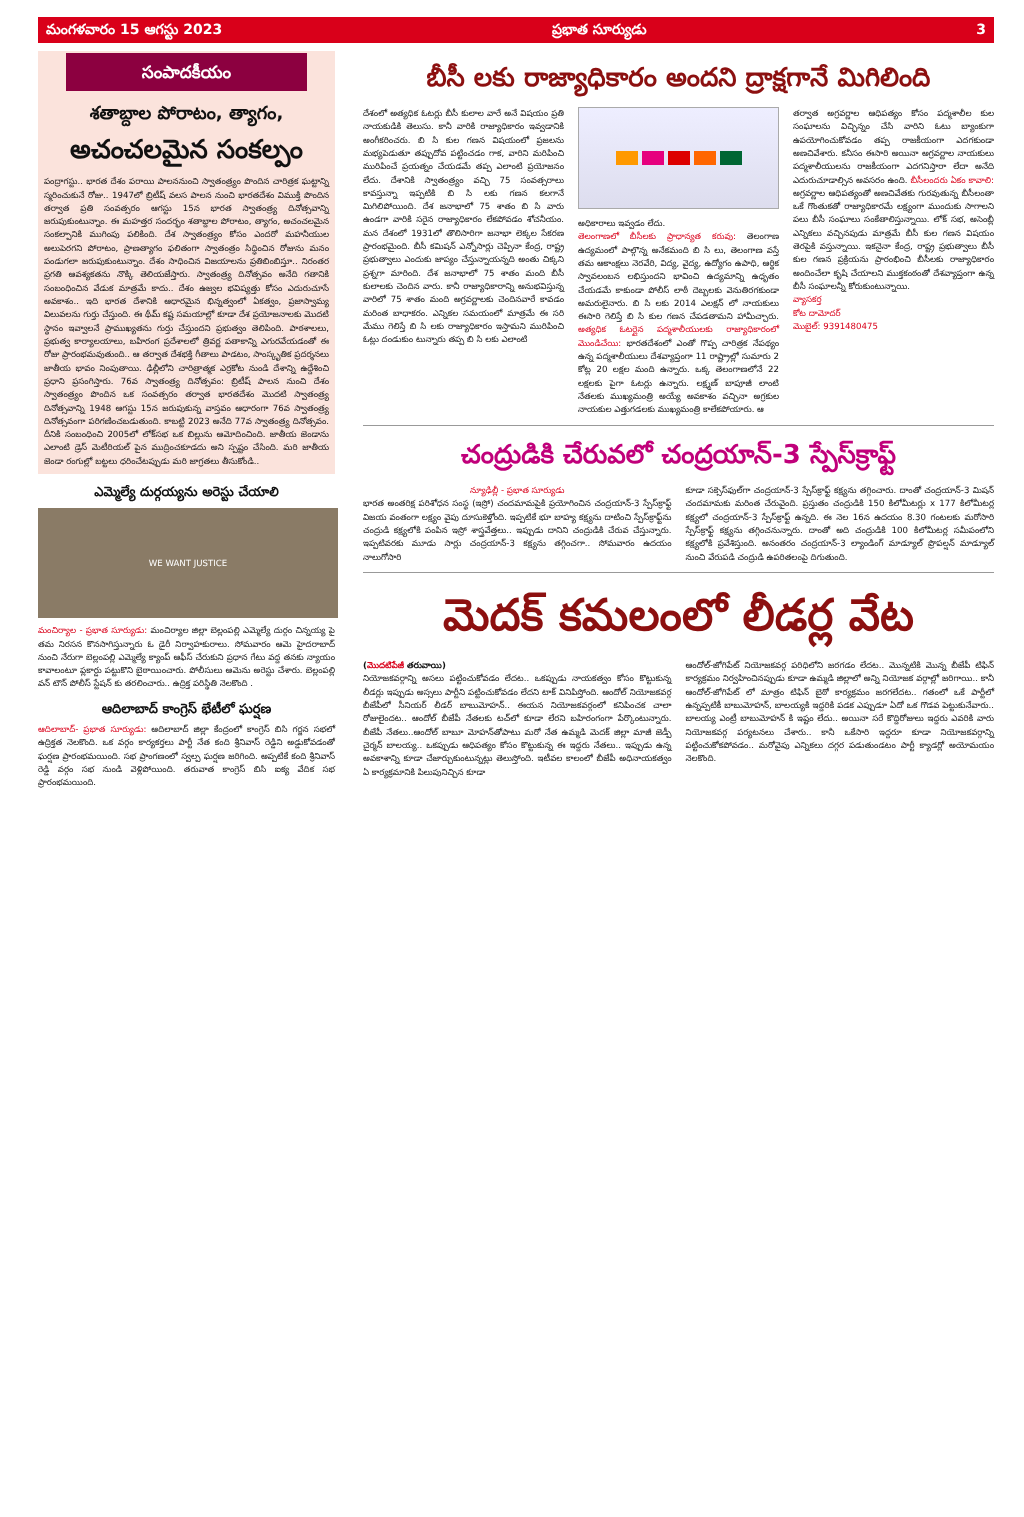మంగళవారం 15 ఆగస్టు 2023 ప్రభాత సూర్యుడు 3
సంపాదకీయం
శతాబ్దాల పోరాటం, త్యాగం,
అచంచలమైన సంకల్పం
పంద్రాగస్టు.. భారత దేశం పరాయి పాలననుంచి స్వాతంత్ర్యం పొందిన చారిత్రక ఘట్టాన్ని స్మరించుకునే రోజు.. 1947లో బ్రిటీష్ వలస పాలన నుంచి భారతదేశం విముక్తి పొందిన తర్వాత ప్రతి సంవత్సరం ఆగస్టు 15న భారత స్వాతంత్ర్య దినోత్సవాన్ని జరుపుకుంటున్నాం. ఈ మహత్తర సందర్భం శతాబ్దాల పోరాటం, త్యాగం, అచంచలమైన సంకల్పానికి ముగింపు పలికింది. దేశ స్వాతంత్ర్యం కోసం ఎందరో మహనీయుల అలుపెరగని పోరాటం, ప్రాణత్యాగం ఫలితంగా స్వాతంత్రం సిద్ధించిన రోజును మనం పండుగలా జరుపుకుంటున్నాం. దేశం సాధించిన విజయాలను ప్రతిబింబిస్తూ.. నిరంతర ప్రగతి ఆవశ్యకతను నొక్కి తెలియజేస్తారు. స్వాతంత్ర్య దినోత్సవం అనేది గతానికి సంబంధించిన వేడుక మాత్రమే కాదు.. దేశం ఉజ్వల భవిష్యత్తు కోసం ఎదురుచూసే అవకాశం.. ఇది భారత దేశానికి ఆధారమైన భిన్నత్వంలో ఏకత్వం, ప్రజాస్వామ్య విలువలను గుర్తు చేస్తుంది. ఈ థీమ్ కష్ట సమయాల్లో కూడా దేశ ప్రయోజనాలకు మొదటి స్థానం ఇవ్వాలనే ప్రాముఖ్యతను గుర్తు చేస్తుందని ప్రభుత్వం తెలిపింది. పాఠశాలలు, ప్రభుత్వ కార్యాలయాలు, బహిరంగ ప్రదేశాలలో త్రివర్ణ పతాకాన్ని ఎగురవేయడంతో ఈ రోజు ప్రారంభమవుతుంది.. ఆ తర్వాత దేశభక్తి గీతాలు పాడటం, సాంస్కృతిక ప్రదర్శనలు జాతీయ భావం నింపుతాయి. ఢిల్లీలోని చారిత్రాత్మక ఎర్రకోట నుండి దేశాన్ని ఉద్దేశించి ప్రధాని ప్రసంగిస్తారు. 76వ స్వాతంత్ర్య దినోత్సవం: బ్రిటీష్ పాలన నుంచి దేశం స్వాతంత్ర్యం పొందిన ఒక సంవత్సరం తర్వాత భారతదేశం మొదటి స్వాతంత్ర్య దినోత్సవాన్ని 1948 ఆగస్టు 15న జరుపుకున్న వాస్తవం ఆధారంగా 76వ స్వాతంత్ర్య దినోత్సవంగా పరిగణించబడుతుంది. కాబట్టి 2023 అనేది 77వ స్వాతంత్ర్య దినోత్సవం. దీనికి సంబంధించి 2005లో లోక్‌సభ ఒక బిల్లును ఆమోదించింది. జాతీయ జెండాను ఎలాంటి డ్రెస్ మెటీరియల్ పైన ముద్రించకూడదు అని స్పష్టం చేసింది. మరి జాతీయ జెండా రంగుల్లో బట్టలు ధరించేటప్పుడు మరి జాగ్రతలు తీసుకోండి..
ఎమ్మెల్యే దుర్గయ్యను అరెస్టు చేయాలి
WE WANT JUSTICE
మంచిర్యాల - ప్రభాత సూర్యుడు: మంచిర్యాల జిల్లా బెల్లంపల్లి ఎమ్మెల్యే దుర్గం చిన్నయ్య పై తమ నిరసన కొనసాగిస్తున్నారు ఓ డైరీ నిర్వాహకురాలు. సోమవారం ఆమె హైదరాబాద్ నుంచి నేరుగా బెల్లంపల్లి ఎమ్మెల్యే క్యాంప్ ఆఫీస్ చేరుకుని ప్రధాన గేటు వద్ద తనకు న్యాయం కావాలంటూ ప్లకార్డు పట్టుకొని బైఠాయించారు. పోలీసులు ఆమెను అరెస్టు చేశారు. బెల్లంపల్లి వన్ టౌన్ పోలీస్ స్టేషన్ కు తరలించారు.. ఉద్రిక్త పరిస్థితి నెలకొంది .
ఆదిలాబాద్ కాంగ్రెస్ భేటీలో ఘర్షణ
ఆదిలాబాద్- ప్రభాత సూర్యుడు: ఆదిలాబాద్ జిల్లా కేంద్రంలో కాంగ్రెస్ బిసి గర్జన సభలో ఉద్రిక్తత నెలకొంది. ఒక వర్గం కార్యకర్తలు పార్టీ నేత కంది శ్రీనివాస్ రెడ్డిని అడ్డుకోవడంతో ఘర్షణ ప్రారంభమయింది. సభ ప్రాంగణంలో స్వల్ప ఘర్షణ జరిగింది. అప్పటికే కంది శ్రీనివాస్ రెడ్డి వర్గం సభ నుండి వెళ్లిపోయింది. తరువాత కాంగ్రెస్ బిసి ఐక్య వేదిక సభ ప్రారంభమయింది.
బీసీ లకు రాజ్యాధికారం అందని ద్రాక్షగానే మిగిలింది
దేశంలో అత్యధిక ఓటర్లు బీసీ కులాల వారే అనే విషయం ప్రతి నాయకుడికి తెలుసు. కానీ వారికి రాజ్యాధికారం ఇవ్వడానికి అంగీకరించరు. బి సి కుల గణన విషయంలో ప్రజలను మభ్యపెడుతూ తప్పుదోవ పట్టించడం గాక, వారిని మరిపించి మురిపించే ప్రయత్నం చేయడమే తప్ప ఎలాంటి ప్రయోజనం లేదు. దేశానికి స్వాతంత్ర్యం వచ్చి 75 సంవత్సరాలు కావస్తున్నా ఇప్పటికి బి సి లకు గణన కలగానే మిగిలిపోయింది. దేశ జనాభాలో 75 శాతం బి సి వారు ఉండగా వారికి సరైన రాజ్యాధికారం లేకపోవడం శోచనీయం. మన దేశంలో 1931లో తొలిసారిగా జనాభా లెక్కల సేకరణ ప్రారంభమైంది. బీసీ కమిషన్ ఎన్నోసార్లు చెప్పినా కేంద్ర, రాష్ట్ర ప్రభుత్వాలు ఎందుకు జాప్యం చేస్తున్నాయన్నది అంతు చిక్కని ప్రశ్నగా మారింది. దేశ జనాభాలో 75 శాతం మంది బీసీ కులాలకు చెందిన వారు. కానీ రాజ్యాధికారాన్ని అనుభవిస్తున్న వారిలో 75 శాతం మంది అగ్రవర్ణాలకు చెందినవారే కావడం మరింత బాధాకరం. ఎన్నికల సమయంలో మాత్రమే ఈ సరి మేము గెలిస్తే బి సి లకు రాజ్యాధికారం ఇస్తామని మురిపించి ఓట్లు దండుకుం టున్నారు తప్ప బి సి లకు ఎలాంటి
అధికారాలు ఇవ్వడం లేదు.
తెలంగాణలో బీసీలకు ప్రాధాన్యత కరువు: తెలంగాణ ఉద్యమంలో పాల్గొన్న అనేకమంది బి సి లు, తెలంగాణ వస్తే తమ ఆకాంక్షలు నెరవేరి, విద్య, వైద్య, ఉద్యోగం ఉపాధి, ఆర్థిక స్వావలంబన లభిస్తుందని భావించి ఉద్యమాన్ని ఉధృతం చేయడమే కాకుండా పోలీస్ లాఠీ దెబ్బలకు వెనుతిరగకుండా అమరులైనారు. బి సి లకు 2014 ఎలక్షన్ లో నాయకులు ఈసారి గెలిస్తే బి సి కుల గణన చేపడతామని హామీచ్చారు. అత్యధిక ఓటర్లైన పద్మశాలీయులకు రాజ్యాధికారంలో మొండిచేయి: భారతదేశంలో ఎంతో గొప్ప చారిత్రక నేపథ్యం ఉన్న పద్మశాలీయులు దేశవ్యాప్తంగా 11 రాష్ట్రాల్లో సుమారు 2 కోట్ల 20 లక్షల మంది ఉన్నారు. ఒక్క తెలంగాణలోనే 22 లక్షలకు పైగా ఓటర్లు ఉన్నారు. లక్ష్మణ్ బాపూజీ లాంటి నేతలకు ముఖ్యమంత్రి అయ్యే అవకాశం వచ్చినా అగ్రకుల నాయకుల ఎత్తుగడలకు ముఖ్యమంత్రి కాలేకపోయారు. ఆ
తర్వాత అగ్రవర్ణాల ఆధిపత్యం కోసం పద్మశాలీల కుల సంఘాలను విచ్ఛిన్నం చేసి వారిని ఓటు బ్యాంకుగా ఉపయోగించుకోవడం తప్ప రాజకీయంగా ఎదగకుండా అణచివేశారు. కనీసం ఈసారి అయినా అగ్రవర్ణాల నాయకులు పద్మశాలీయులను రాజకీయంగా ఎదగనిస్తారా లేదా అనేది ఎదురుచూడాల్సిన అవసరం ఉంది. బీసీలందరు ఏకం కావాలి: అగ్రవర్ణాల ఆధిపత్యంతో అణచివేతకు గురవుతున్న బీసీలంతా ఒకే గొంతుకతో రాజ్యాధికారమే లక్ష్యంగా ముందుకు సాగాలని పలు బీసీ సంఘాలు సంకేతాలిస్తున్నాయి. లోక్ సభ, అసెంబ్లీ ఎన్నికలు వచ్చినపుడు మాత్రమే బీసీ కుల గణన విషయం తెరపైకి వస్తున్నాయి. ఇకనైనా కేంద్ర, రాష్ట్ర ప్రభుత్వాలు బీసీ కుల గణన ప్రక్రియను ప్రారంభించి బీసీలకు రాజ్యాధికారం అందించేలా కృషి చేయాలని ముక్తకంఠంతో దేశవ్యాప్తంగా ఉన్న బీసీ సంఘాలన్నీ కోరుకుంటున్నాయి.
వ్యాసకర్త
కోట దామోదర్
మొబైల్: 9391480475
చంద్రుడికి చేరువలో చంద్రయాన్-3 స్పేస్‌క్రాఫ్ట్
న్యూఢిల్లీ - ప్రభాత సూర్యుడు
భారత అంతరిక్ష పరిశోధన సంస్థ (ఇస్రో) చందమామపైకి ప్రయోగించిన చంద్రయాన్-3 స్పేస్‌క్రాఫ్ట్ విజయ వంతంగా లక్ష్యం వైపు దూసుకెళ్తోంది. ఇప్పటికే భూ బాహ్య కక్ష్యను దాటించి స్పేస్‌క్రాఫ్ట్‌ను చంద్రుడి కక్ష్యలోకి పంపిన ఇస్రో శాస్త్రవేత్తలు.. ఇప్పుడు దానిని చంద్రుడికి చేరువ చేస్తున్నారు. ఇప్పటివరకు మూడు సార్లు చంద్రయాన్-3 కక్ష్యను తగ్గించగా.. సోమవారం ఉదయం నాలుగోసారి
కూడా సక్సెస్‌ఫుల్‌గా చంద్రయాన్-3 స్పేస్‌క్రాఫ్ట్ కక్ష్యను తగ్గించారు. దాంతో చంద్రయాన్-3 మిషన్ చందమామకు మరింత చేరువైంది. ప్రస్తుతం చంద్రుడికి 150 కిలోమీటర్లు x 177 కిలోమీటర్ల కక్ష్యలో చంద్రయాన్-3 స్పేస్‌క్రాఫ్ట్ ఉన్నది. ఈ నెల 16న ఉదయం 8.30 గంటలకు మరోసారి స్పేస్‌క్రాఫ్ట్ కక్ష్యను తగ్గించనున్నారు. దాంతో అది చంద్రుడికి 100 కిలోమీటర్ల సమీపంలోని కక్ష్యలోకి ప్రవేశిస్తుంది. అనంతరం చంద్రయాన్-3 ల్యాండింగ్ మాడ్యూల్ ప్రొపల్షన్ మాడ్యూల్ నుంచి వేరుపడి చంద్రుడి ఉపరితలంపై దిగుతుంది.
మెదక్ కమలంలో లీడర్ల వేట
(మొదటిపేజీ తరువాయి)
నియోజకవర్గాన్ని అసలు పట్టించుకోవడం లేదట.. ఒకప్పుడు నాయకత్వం కోసం కొట్టుకున్న లీడర్లు ఇప్పుడు అస్సలు పార్టీని పట్టించుకోవడం లేదని టాక్ వినిపిస్తోంది. ఆందోల్ నియోజకవర్గ బీజేపీలో సీనియర్ లీడర్ బాబుమోహన్.. ఈయన నియోజకవర్గంలో కనిపించక చాలా రోజులైందట.. ఆందోల్ బీజేపీ నేతలకు టచ్‌లో కూడా లేరని బహిరంగంగా పేర్కొంటున్నారు. బీజేపీ నేతలు..ఆందోల్ బాబూ మోహన్‌తోపాటు మరో నేత ఉమ్మడి మెదక్ జిల్లా మాజీ జెడ్పీ చైర్మన్ బాలయ్య.. ఒకప్పుడు ఆధిపత్యం కోసం కొట్టుకున్న ఈ ఇద్దరు నేతలు.. ఇప్పుడు ఉన్న అవకాశాన్ని కూడా చేజార్చుకుంటున్నట్లు తెలుస్తోంది. ఇటీవల కాలంలో బీజేపీ అధినాయకత్వం ఏ కార్యక్రమానికి పిలుపునిచ్చిన కూడా
ఆందోల్-జోగిపేట్ నియోజకవర్గ పరిధిలోని జరగడం లేదట.. మొన్నటికి మొన్న బీజేపీ టిఫిన్ కార్యక్రమం నిర్వహించినప్పుడు కూడా ఉమ్మడి జిల్లాలో అన్ని నియోజక వర్గాల్లో జరిగాయి.. కానీ ఆందోల్-జోగిపేట్ లో మాత్రం టిఫిన్ బైఠో కార్యక్రమం జరగలేదట.. గతంలో ఒకే పార్టీలో ఉన్నప్పటికీ బాబుమోహన్, బాలయ్యకి ఇద్దరికి పడక ఎప్పుడూ ఏదో ఒక గొడవ పెట్టుకునేవారు.. బాలయ్య ఎంట్రీ బాబుమోహన్ కి ఇష్టం లేదు.. అయినా సరే కొద్దిరోజులు ఇద్దరు ఎవరికి వారు నియోజకవర్గ పర్యటనలు చేశారు.. కానీ ఒకేసారి ఇద్దరూ కూడా నియోజకవర్గాన్ని పట్టించుకోకపోవడం.. మరోవైపు ఎన్నికలు దగ్గర పడుతుండటం పార్టీ క్యాడర్లో అయోమయం నెలకొంది.